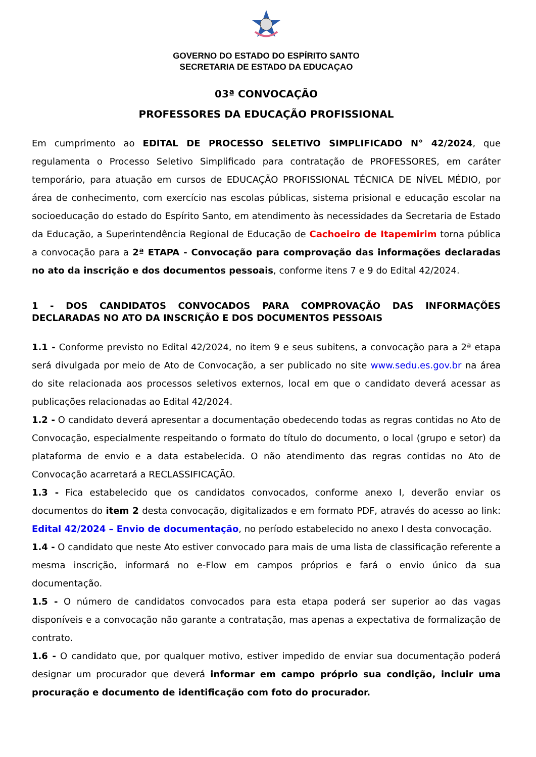GOVERNO DO ESTADO DO ESPÍRITO SANTO
SECRETARIA DE ESTADO DA EDUCAÇAO
03ª CONVOCAÇÃO
PROFESSORES DA EDUCAÇÃO PROFISSIONAL
Em cumprimento ao EDITAL DE PROCESSO SELETIVO SIMPLIFICADO N° 42/2024, que regulamenta o Processo Seletivo Simplificado para contratação de PROFESSORES, em caráter temporário, para atuação em cursos de EDUCAÇÃO PROFISSIONAL TÉCNICA DE NÍVEL MÉDIO, por área de conhecimento, com exercício nas escolas públicas, sistema prisional e educação escolar na socioeducação do estado do Espírito Santo, em atendimento às necessidades da Secretaria de Estado da Educação, a Superintendência Regional de Educação de Cachoeiro de Itapemirim torna pública a convocação para a 2ª ETAPA - Convocação para comprovação das informações declaradas no ato da inscrição e dos documentos pessoais, conforme itens 7 e 9 do Edital 42/2024.
1 - DOS CANDIDATOS CONVOCADOS PARA COMPROVAÇÃO DAS INFORMAÇÕES DECLARADAS NO ATO DA INSCRIÇÃO E DOS DOCUMENTOS PESSOAIS
1.1 - Conforme previsto no Edital 42/2024, no item 9 e seus subitens, a convocação para a 2ª etapa será divulgada por meio de Ato de Convocação, a ser publicado no site www.sedu.es.gov.br na área do site relacionada aos processos seletivos externos, local em que o candidato deverá acessar as publicações relacionadas ao Edital 42/2024.
1.2 - O candidato deverá apresentar a documentação obedecendo todas as regras contidas no Ato de Convocação, especialmente respeitando o formato do título do documento, o local (grupo e setor) da plataforma de envio e a data estabelecida. O não atendimento das regras contidas no Ato de Convocação acarretará a RECLASSIFICAÇÃO.
1.3 - Fica estabelecido que os candidatos convocados, conforme anexo I, deverão enviar os documentos do item 2 desta convocação, digitalizados e em formato PDF, através do acesso ao link: Edital 42/2024 – Envio de documentação, no período estabelecido no anexo I desta convocação.
1.4 - O candidato que neste Ato estiver convocado para mais de uma lista de classificação referente a mesma inscrição, informará no e-Flow em campos próprios e fará o envio único da sua documentação.
1.5 - O número de candidatos convocados para esta etapa poderá ser superior ao das vagas disponíveis e a convocação não garante a contratação, mas apenas a expectativa de formalização de contrato.
1.6 - O candidato que, por qualquer motivo, estiver impedido de enviar sua documentação poderá designar um procurador que deverá informar em campo próprio sua condição, incluir uma procuração e documento de identificação com foto do procurador.